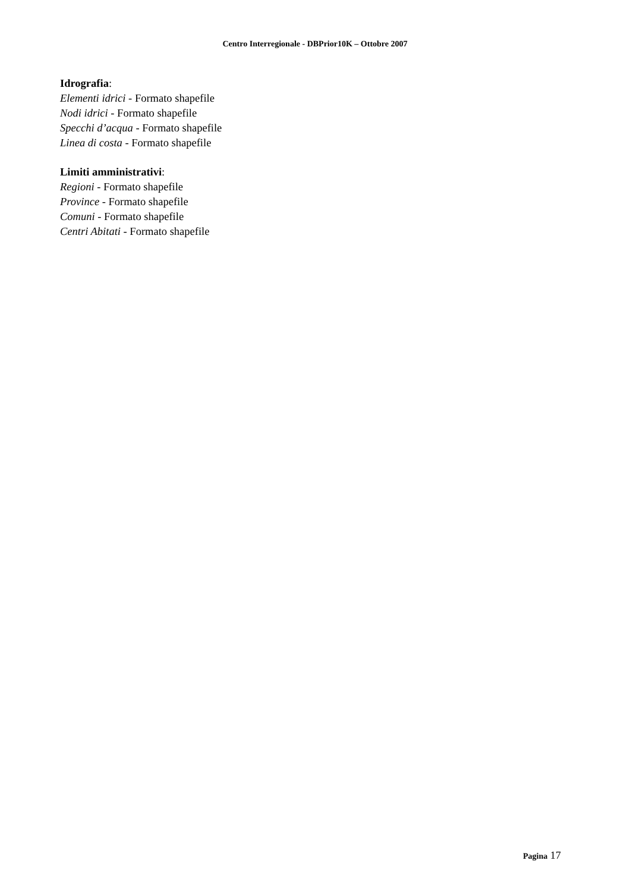Centro Interregionale - DBPrior10K – Ottobre 2007
Idrografia:
Elementi idrici - Formato shapefile
Nodi idrici - Formato shapefile
Specchi d’acqua - Formato shapefile
Linea di costa - Formato shapefile
Limiti amministrativi:
Regioni - Formato shapefile
Province - Formato shapefile
Comuni - Formato shapefile
Centri Abitati - Formato shapefile
Pagina 17